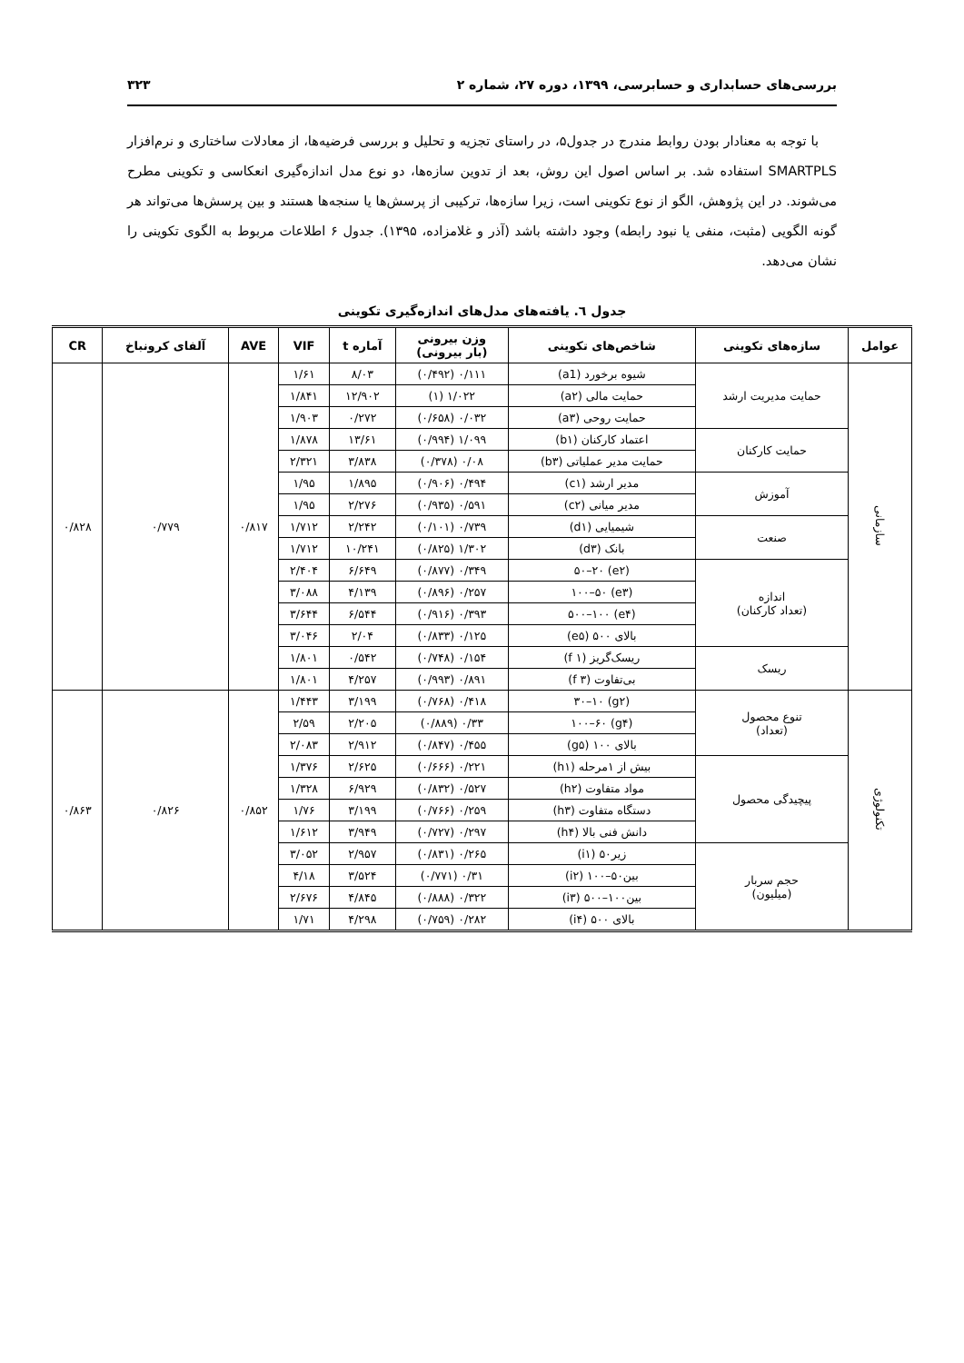بررسی‌های حسابداری و حسابرسی، ۱۳۹۹، دوره ۲۷، شماره ۲ ۳۲۳
با توجه به معنادار بودن روابط مندرج در جدول۵، در راستای تجزیه و تحلیل و بررسی فرضیه‌ها، از معادلات ساختاری و نرم‌افزار SMARTPLS استفاده شد. بر اساس اصول این روش، بعد از تدوین سازه‌ها، دو نوع مدل اندازه‌گیری انعکاسی و تکوینی مطرح می‌شوند. در این پژوهش، الگو از نوع تکوینی است، زیرا سازه‌ها، ترکیبی از پرسش‌ها یا سنجه‌ها هستند و بین پرسش‌ها می‌تواند هر گونه الگویی (مثبت، منفی یا نبود رابطه) وجود داشته باشد (آذر و غلامزاده، ۱۳۹۵). جدول ۶ اطلاعات مربوط به الگوی تکوینی را نشان می‌دهد.
جدول ٦. یافته‌های مدل‌های اندازه‌گیری تکوینی
| عوامل | سازه‌های تکوینی | شاخص‌های تکوینی | وزن بیرونی (بار بیرونی) | آماره t | VIF | AVE | آلفای کرونباخ | CR |
| --- | --- | --- | --- | --- | --- | --- | --- | --- |
| سازمانی | حمایت مدیریت ارشد | شیوه برخورد (a1) | ۰/۱۱۱ (۰/۴۹۲) | ۸/۰۳ | ۱/۶۱ | ۰/۸۱۷ | ۰/۷۷۹ | ۰/۸۲۸ |
| | | حمایت مالی (a۲) | ۱/۰۲۲ (۱) | ۱۲/۹۰۲ | ۱/۸۴۱ | | | |
| | | حمایت روحی (a۳) | ۰/۰۳۲ (۰/۶۵۸) | ۰/۲۷۲ | ۱/۹۰۳ | | | |
| | حمایت کارکنان | اعتماد کارکنان (b۱) | ۱/۰۹۹ (۰/۹۹۴) | ۱۳/۶۱ | ۱/۸۷۸ | | | |
| | | حمایت مدیر عملیاتی (b۳) | ۰/۰۸ (۰/۳۷۸) | ۳/۸۳۸ | ۲/۳۲۱ | | | |
| | آموزش | مدیر ارشد (c۱) | ۰/۴۹۴ (۰/۹۰۶) | ۱/۸۹۵ | ۱/۹۵ | | | |
| | | مدیر میانی (c۲) | ۰/۵۹۱ (۰/۹۳۵) | ۲/۲۷۶ | ۱/۹۵ | | | |
| | صنعت | شیمیایی (d۱) | ۰/۷۳۹ (۰/۱۰۱) | ۲/۲۴۲ | ۱/۷۱۲ | | | |
| | | بانک (d۳) | ۱/۳۰۲ (۰/۸۲۵) | ۱۰/۲۴۱ | ۱/۷۱۲ | | | |
| | اندازه (تعداد کارکنان) | (e۲) ۵۰–۲۰ | ۰/۳۴۹ (۰/۸۷۷) | ۶/۶۴۹ | ۲/۴۰۴ | | | |
| | | (e۳) ۱۰۰–۵۰ | ۰/۲۵۷ (۰/۸۹۶) | ۴/۱۳۹ | ۳/۰۸۸ | | | |
| | | (e۴) ۵۰۰–۱۰۰ | ۰/۳۹۳ (۰/۹۱۶) | ۶/۵۴۴ | ۳/۶۴۴ | | | |
| | | بالای ۵۰۰ (e۵) | ۰/۱۲۵ (۰/۸۳۳) | ۲/۰۴ | ۳/۰۴۶ | | | |
| | ریسک | ریسک‌گریز (f ۱) | ۰/۱۵۴ (۰/۷۴۸) | ۰/۵۴۲ | ۱/۸۰۱ | | | |
| | | بی‌تفاوت (f ۳) | ۰/۸۹۱ (۰/۹۹۳) | ۴/۲۵۷ | ۱/۸۰۱ | | | |
| تکنولوژی | تنوع محصول (تعداد) | (g۲) ۳۰–۱۰ | ۰/۴۱۸ (۰/۷۶۸) | ۳/۱۹۹ | ۱/۴۴۳ | ۰/۸۵۲ | ۰/۸۲۶ | ۰/۸۶۳ |
| | | (g۴) ۱۰۰–۶۰ | ۰/۳۳ (۰/۸۸۹) | ۲/۲۰۵ | ۲/۵۹ | | | |
| | | بالای ۱۰۰ (g۵) | ۰/۴۵۵ (۰/۸۴۷) | ۲/۹۱۲ | ۲/۰۸۳ | | | |
| | پیچیدگی محصول | بیش از ۱مرحله (h۱) | ۰/۲۲۱ (۰/۶۶۶) | ۲/۶۲۵ | ۱/۳۷۶ | | | |
| | | مواد متفاوت (h۲) | ۰/۵۲۷ (۰/۸۳۲) | ۶/۹۲۹ | ۱/۳۲۸ | | | |
| | | دستگاه متفاوت (h۳) | ۰/۲۵۹ (۰/۷۶۶) | ۳/۱۹۹ | ۱/۷۶ | | | |
| | | دانش فنی بالا (h۴) | ۰/۲۹۷ (۰/۷۲۷) | ۳/۹۴۹ | ۱/۶۱۲ | | | |
| | حجم سربار (میلیون) | زیر۵۰ (i۱) | ۰/۲۶۵ (۰/۸۳۱) | ۲/۹۵۷ | ۳/۰۵۲ | | | |
| | | بین۵۰–۱۰۰ (i۲) | ۰/۳۱ (۰/۷۷۱) | ۳/۵۲۴ | ۴/۱۸ | | | |
| | | بین۱۰۰–۵۰۰ (i۳) | ۰/۳۲۲ (۰/۸۸۸) | ۴/۸۴۵ | ۲/۶۷۶ | | | |
| | | بالای ۵۰۰ (i۴) | ۰/۲۸۲ (۰/۷۵۹) | ۴/۲۹۸ | ۱/۷۱ | | | |